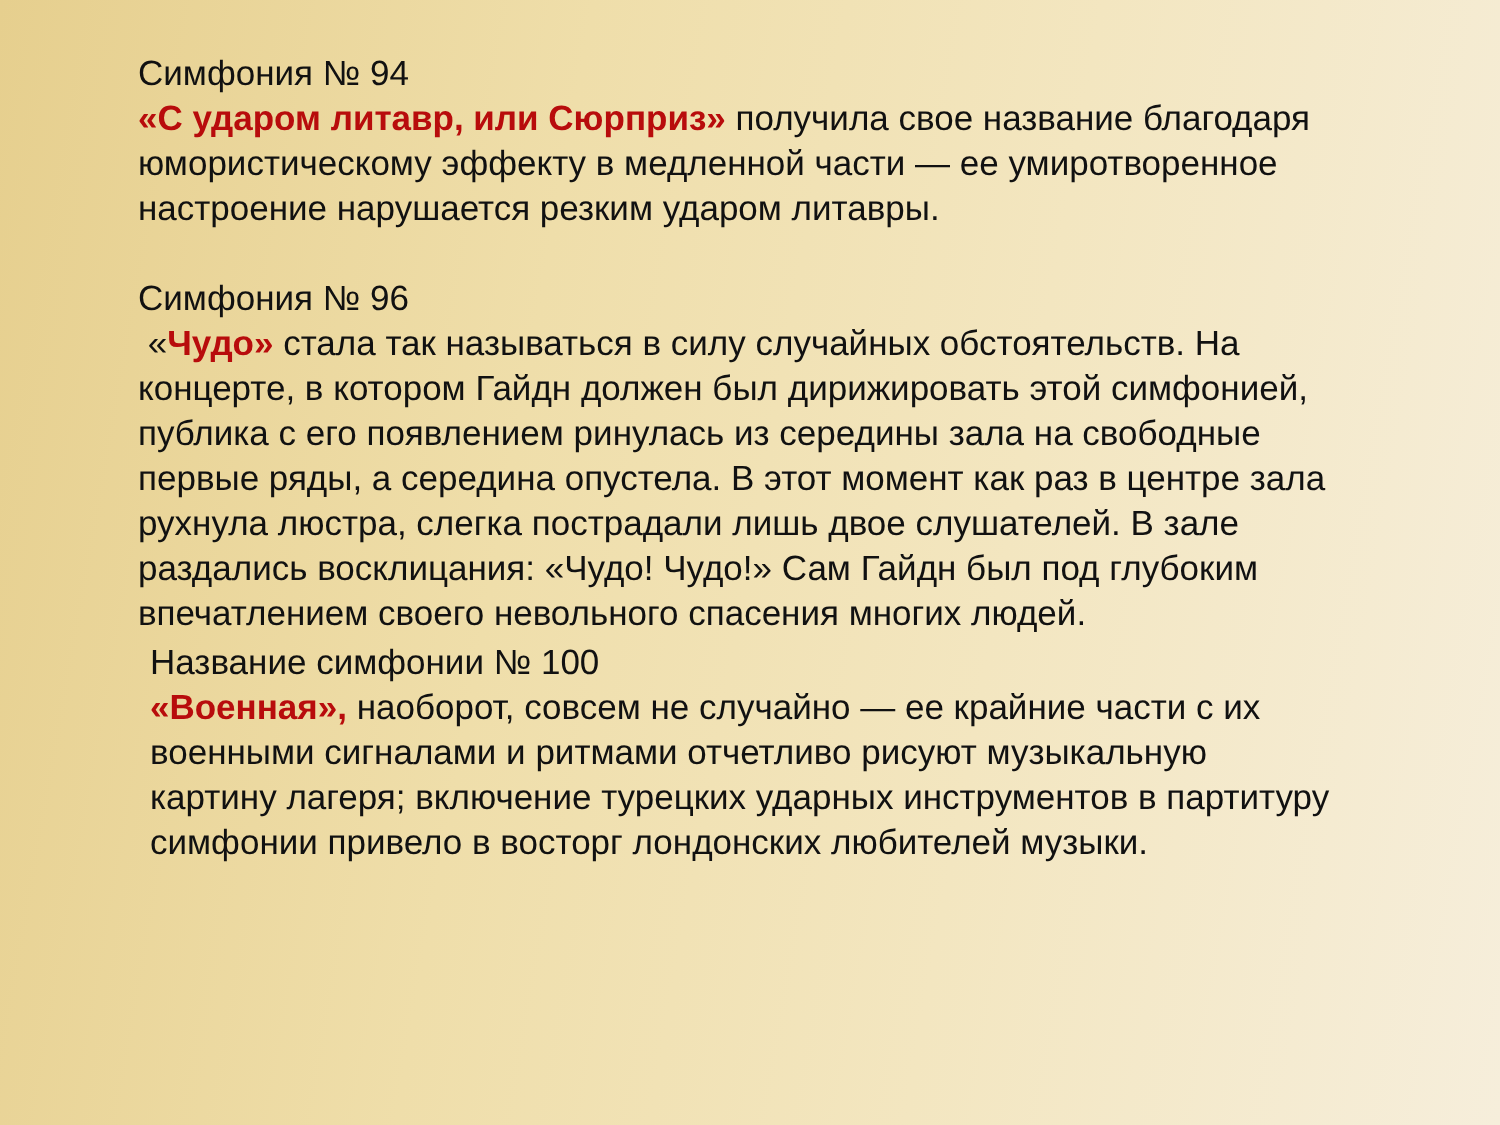Симфония № 94
«С ударом литавр, или Сюрприз» получила свое название благодаря юмористическому эффекту в медленной части — ее умиротворенное настроение нарушается резким ударом литавры.
Симфония № 96
«Чудо» стала так называться в силу случайных обстоятельств. На концерте, в котором Гайдн должен был дирижировать этой симфонией, публика с его появлением ринулась из середины зала на свободные первые ряды, а середина опустела. В этот момент как раз в центре зала рухнула люстра, слегка пострадали лишь двое слушателей. В зале раздались восклицания: «Чудо! Чудо!» Сам Гайдн был под глубоким впечатлением своего невольного спасения многих людей.
Название симфонии № 100
«Военная», наоборот, совсем не случайно — ее крайние части с их военными сигналами и ритмами отчетливо рисуют музыкальную картину лагеря; включение турецких ударных инструментов в партитуру симфонии привело в восторг лондонских любителей музыки.